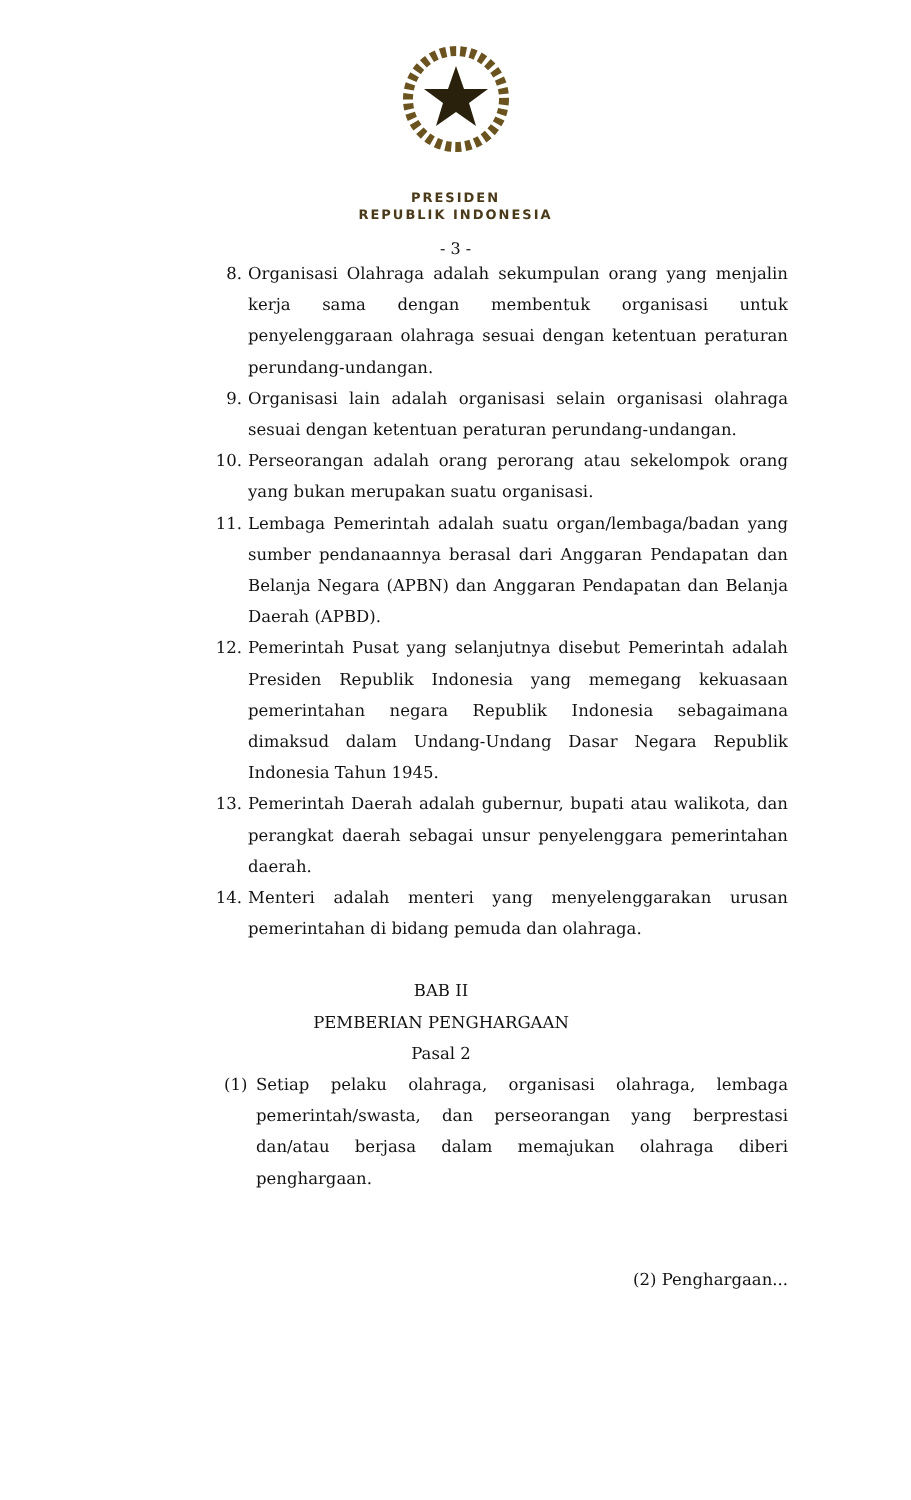PRESIDEN
REPUBLIK INDONESIA
- 3 -
8. Organisasi Olahraga adalah sekumpulan orang yang menjalin kerja sama dengan membentuk organisasi untuk penyelenggaraan olahraga sesuai dengan ketentuan peraturan perundang-undangan.
9. Organisasi lain adalah organisasi selain organisasi olahraga sesuai dengan ketentuan peraturan perundang-undangan.
10. Perseorangan adalah orang perorang atau sekelompok orang yang bukan merupakan suatu organisasi.
11. Lembaga Pemerintah adalah suatu organ/lembaga/badan yang sumber pendanaannya berasal dari Anggaran Pendapatan dan Belanja Negara (APBN) dan Anggaran Pendapatan dan Belanja Daerah (APBD).
12. Pemerintah Pusat yang selanjutnya disebut Pemerintah adalah Presiden Republik Indonesia yang memegang kekuasaan pemerintahan negara Republik Indonesia sebagaimana dimaksud dalam Undang-Undang Dasar Negara Republik Indonesia Tahun 1945.
13. Pemerintah Daerah adalah gubernur, bupati atau walikota, dan perangkat daerah sebagai unsur penyelenggara pemerintahan daerah.
14. Menteri adalah menteri yang menyelenggarakan urusan pemerintahan di bidang pemuda dan olahraga.
BAB II
PEMBERIAN PENGHARGAAN
Pasal 2
(1) Setiap pelaku olahraga, organisasi olahraga, lembaga pemerintah/swasta, dan perseorangan yang berprestasi dan/atau berjasa dalam memajukan olahraga diberi penghargaan.
(2) Penghargaan...